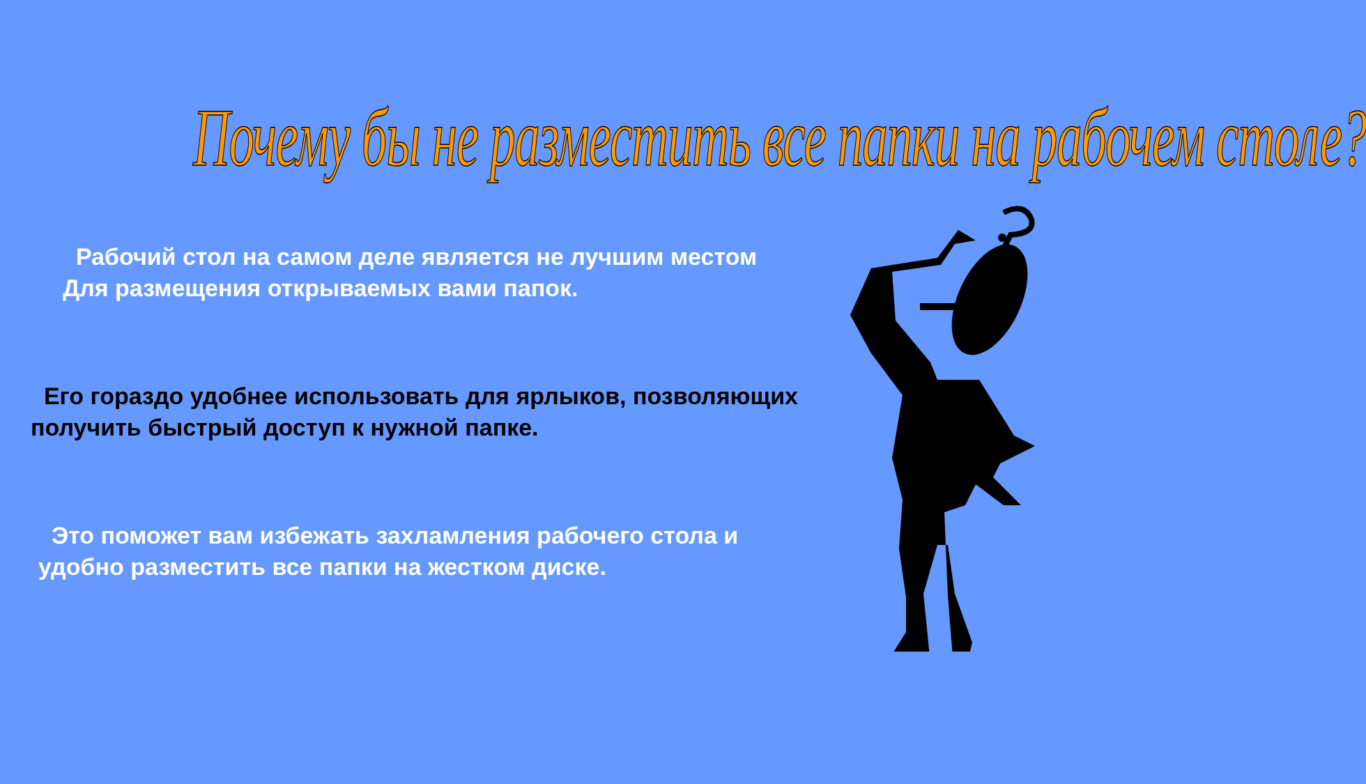Почему бы не разместить все папки на рабочем столе?
Рабочий стол на самом деле является не лучшим местом
Для размещения открываемых вами папок.
Его гораздо удобнее использовать для ярлыков, позволяющих
получить быстрый доступ к нужной папке.
Это поможет вам избежать захламления рабочего стола и
удобно разместить все папки на жестком диске.